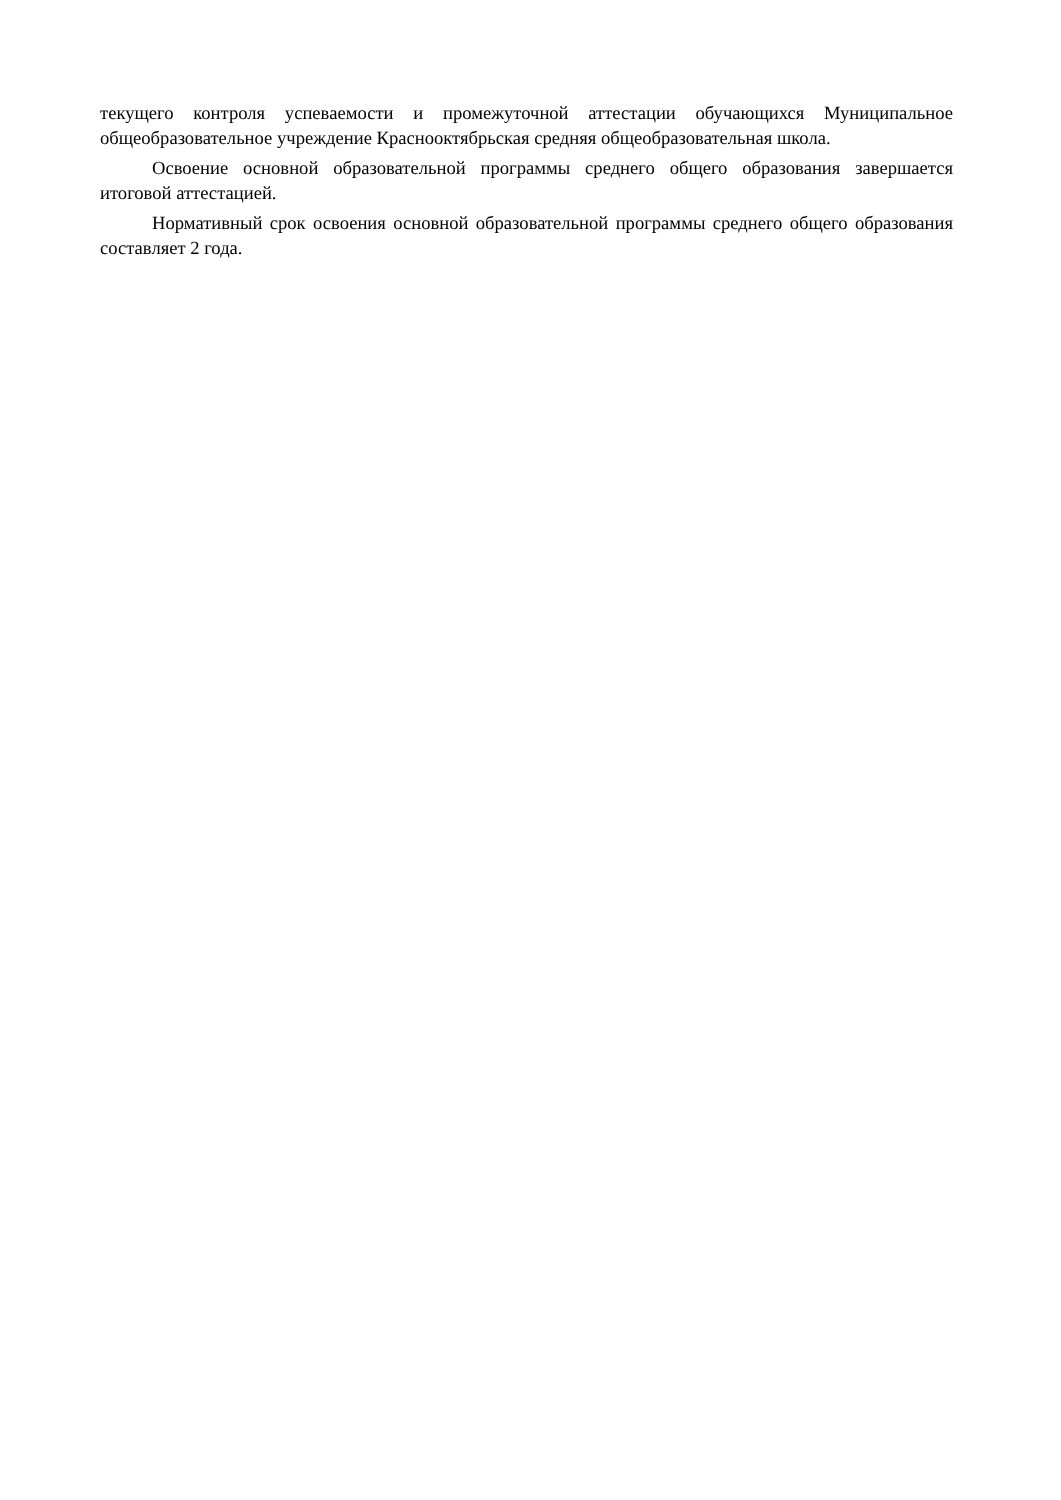текущего контроля успеваемости и промежуточной аттестации обучающихся Муниципальное общеобразовательное учреждение Краснооктябрьская средняя общеобразовательная школа.
Освоение основной образовательной программы среднего общего образования завершается итоговой аттестацией.
Нормативный срок освоения основной образовательной программы среднего общего образования составляет 2 года.